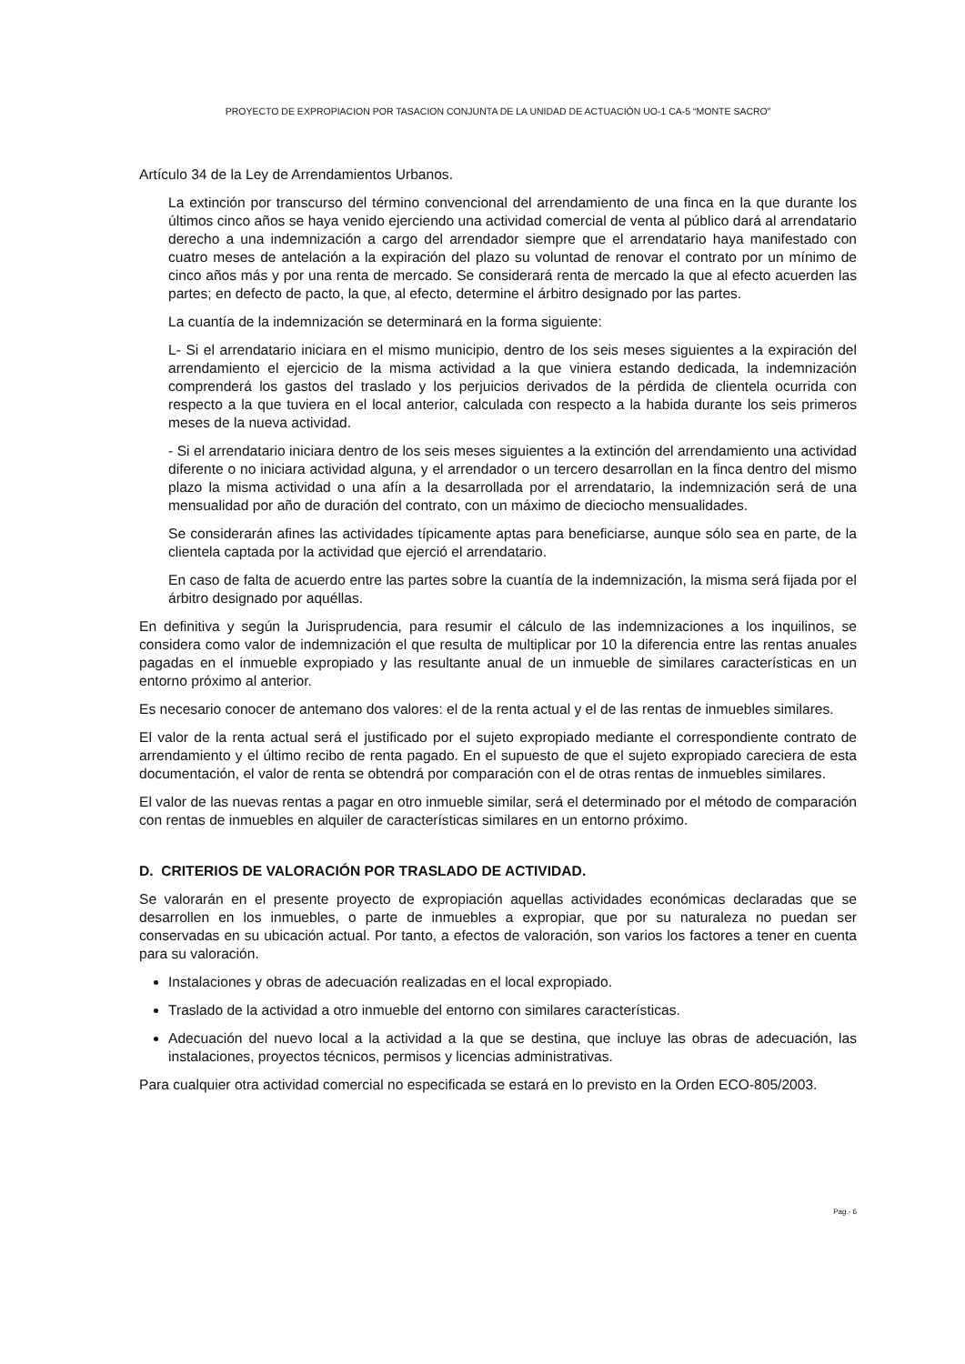PROYECTO DE EXPROPIACION POR TASACION CONJUNTA DE LA UNIDAD DE ACTUACIÓN UO-1 CA-5 “MONTE SACRO”
Artículo 34 de la Ley de Arrendamientos Urbanos.
La extinción por transcurso del término convencional del arrendamiento de una finca en la que durante los últimos cinco años se haya venido ejerciendo una actividad comercial de venta al público dará al arrendatario derecho a una indemnización a cargo del arrendador siempre que el arrendatario haya manifestado con cuatro meses de antelación a la expiración del plazo su voluntad de renovar el contrato por un mínimo de cinco años más y por una renta de mercado. Se considerará renta de mercado la que al efecto acuerden las partes; en defecto de pacto, la que, al efecto, determine el árbitro designado por las partes.
La cuantía de la indemnización se determinará en la forma siguiente:
L- Si el arrendatario iniciara en el mismo municipio, dentro de los seis meses siguientes a la expiración del arrendamiento el ejercicio de la misma actividad a la que viniera estando dedicada, la indemnización comprenderá los gastos del traslado y los perjuicios derivados de la pérdida de clientela ocurrida con respecto a la que tuviera en el local anterior, calculada con respecto a la habida durante los seis primeros meses de la nueva actividad.
- Si el arrendatario iniciara dentro de los seis meses siguientes a la extinción del arrendamiento una actividad diferente o no iniciara actividad alguna, y el arrendador o un tercero desarrollan en la finca dentro del mismo plazo la misma actividad o una afín a la desarrollada por el arrendatario, la indemnización será de una mensualidad por año de duración del contrato, con un máximo de dieciocho mensualidades.
Se considerarán afines las actividades típicamente aptas para beneficiarse, aunque sólo sea en parte, de la clientela captada por la actividad que ejerció el arrendatario.
En caso de falta de acuerdo entre las partes sobre la cuantía de la indemnización, la misma será fijada por el árbitro designado por aquéllas.
En definitiva y según la Jurisprudencia, para resumir el cálculo de las indemnizaciones a los inquilinos, se considera como valor de indemnización el que resulta de multiplicar por 10 la diferencia entre las rentas anuales pagadas en el inmueble expropiado y las resultante anual de un inmueble de similares características en un entorno próximo al anterior.
Es necesario conocer de antemano dos valores: el de la renta actual y el de las rentas de inmuebles similares.
El valor de la renta actual será el justificado por el sujeto expropiado mediante el correspondiente contrato de arrendamiento y el último recibo de renta pagado. En el supuesto de que el sujeto expropiado careciera de esta documentación, el valor de renta se obtendrá por comparación con el de otras rentas de inmuebles similares.
El valor de las nuevas rentas a pagar en otro inmueble similar, será el determinado por el método de comparación con rentas de inmuebles en alquiler de características similares en un entorno próximo.
D. CRITERIOS DE VALORACIÓN POR TRASLADO DE ACTIVIDAD.
Se valorarán en el presente proyecto de expropiación aquellas actividades económicas declaradas que se desarrollen en los inmuebles, o parte de inmuebles a expropiar, que por su naturaleza no puedan ser conservadas en su ubicación actual. Por tanto, a efectos de valoración, son varios los factores a tener en cuenta para su valoración.
Instalaciones y obras de adecuación realizadas en el local expropiado.
Traslado de la actividad a otro inmueble del entorno con similares características.
Adecuación del nuevo local a la actividad a la que se destina, que incluye las obras de adecuación, las instalaciones, proyectos técnicos, permisos y licencias administrativas.
Para cualquier otra actividad comercial no especificada se estará en lo previsto en la Orden ECO-805/2003.
Pag.- 6